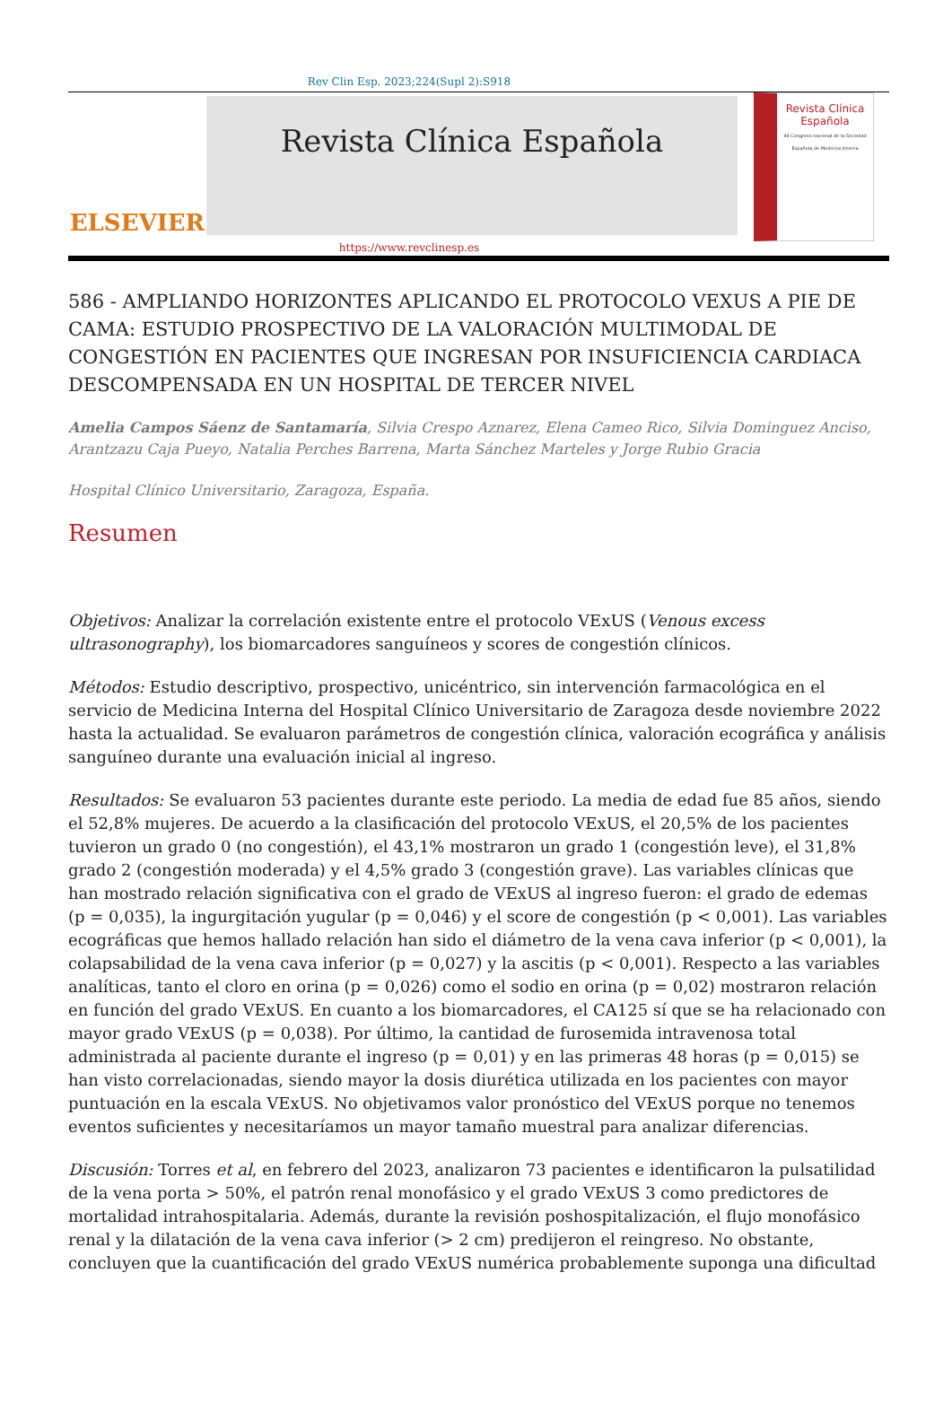Rev Clin Esp. 2023;224(Supl 2):S918
ELSEVIER
Revista Clínica Española
Revista Clínica
Española
44 Congreso nacional de la Sociedad Española de Medicina Interna
https://www.revclinesp.es
586 - AMPLIANDO HORIZONTES APLICANDO EL PROTOCOLO VEXUS A PIE DE CAMA: ESTUDIO PROSPECTIVO DE LA VALORACIÓN MULTIMODAL DE CONGESTIÓN EN PACIENTES QUE INGRESAN POR INSUFICIENCIA CARDIACA DESCOMPENSADA EN UN HOSPITAL DE TERCER NIVEL
Amelia Campos Sáenz de Santamaría, Silvia Crespo Aznarez, Elena Cameo Rico, Silvia Dominguez Anciso, Arantzazu Caja Pueyo, Natalia Perches Barrena, Marta Sánchez Marteles y Jorge Rubio Gracia
Hospital Clínico Universitario, Zaragoza, España.
Resumen
Objetivos: Analizar la correlación existente entre el protocolo VExUS (Venous excess ultrasonography), los biomarcadores sanguíneos y scores de congestión clínicos.
Métodos: Estudio descriptivo, prospectivo, unicéntrico, sin intervención farmacológica en el servicio de Medicina Interna del Hospital Clínico Universitario de Zaragoza desde noviembre 2022 hasta la actualidad. Se evaluaron parámetros de congestión clínica, valoración ecográfica y análisis sanguíneo durante una evaluación inicial al ingreso.
Resultados: Se evaluaron 53 pacientes durante este periodo. La media de edad fue 85 años, siendo el 52,8% mujeres. De acuerdo a la clasificación del protocolo VExUS, el 20,5% de los pacientes tuvieron un grado 0 (no congestión), el 43,1% mostraron un grado 1 (congestión leve), el 31,8% grado 2 (congestión moderada) y el 4,5% grado 3 (congestión grave). Las variables clínicas que han mostrado relación significativa con el grado de VExUS al ingreso fueron: el grado de edemas (p = 0,035), la ingurgitación yugular (p = 0,046) y el score de congestión (p < 0,001). Las variables ecográficas que hemos hallado relación han sido el diámetro de la vena cava inferior (p < 0,001), la colapsabilidad de la vena cava inferior (p = 0,027) y la ascitis (p < 0,001). Respecto a las variables analíticas, tanto el cloro en orina (p = 0,026) como el sodio en orina (p = 0,02) mostraron relación en función del grado VExUS. En cuanto a los biomarcadores, el CA125 sí que se ha relacionado con mayor grado VExUS (p = 0,038). Por último, la cantidad de furosemida intravenosa total administrada al paciente durante el ingreso (p = 0,01) y en las primeras 48 horas (p = 0,015) se han visto correlacionadas, siendo mayor la dosis diurética utilizada en los pacientes con mayor puntuación en la escala VExUS. No objetivamos valor pronóstico del VExUS porque no tenemos eventos suficientes y necesitaríamos un mayor tamaño muestral para analizar diferencias.
Discusión: Torres et al, en febrero del 2023, analizaron 73 pacientes e identificaron la pulsatilidad de la vena porta > 50%, el patrón renal monofásico y el grado VExUS 3 como predictores de mortalidad intrahospitalaria. Además, durante la revisión poshospitalización, el flujo monofásico renal y la dilatación de la vena cava inferior (> 2 cm) predijeron el reingreso. No obstante, concluyen que la cuantificación del grado VExUS numérica probablemente suponga una dificultad